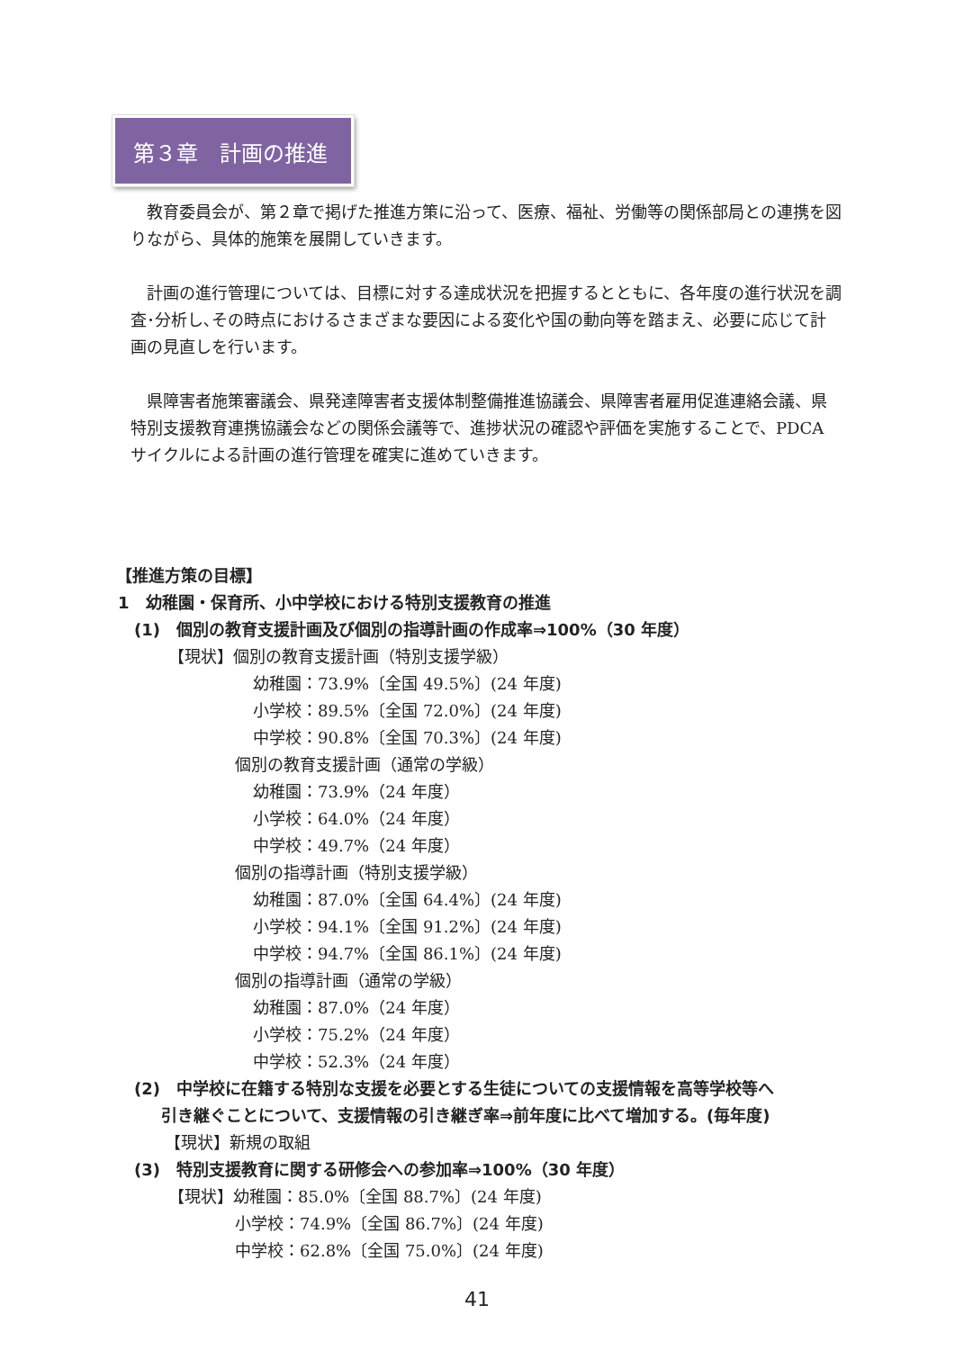第３章　計画の推進
教育委員会が、第２章で掲げた推進方策に沿って、医療、福祉、労働等の関係部局との連携を図りながら、具体的施策を展開していきます。
計画の進行管理については、目標に対する達成状況を把握するとともに、各年度の進行状況を調査･分析し､その時点におけるさまざまな要因による変化や国の動向等を踏まえ、必要に応じて計画の見直しを行います。
県障害者施策審議会、県発達障害者支援体制整備推進協議会、県障害者雇用促進連絡会議、県特別支援教育連携協議会などの関係会議等で、進捗状況の確認や評価を実施することで、PDCA サイクルによる計画の進行管理を確実に進めていきます。
【推進方策の目標】
1　幼稚園・保育所、小中学校における特別支援教育の推進
(1)　個別の教育支援計画及び個別の指導計画の作成率⇒100%（30 年度）
【現状】個別の教育支援計画（特別支援学級）
幼稚園：73.9%〔全国 49.5%〕(24 年度)
小学校：89.5%〔全国 72.0%〕(24 年度)
中学校：90.8%〔全国 70.3%〕(24 年度)
個別の教育支援計画（通常の学級）
幼稚園：73.9%（24 年度）
小学校：64.0%（24 年度）
中学校：49.7%（24 年度）
個別の指導計画（特別支援学級）
幼稚園：87.0%〔全国 64.4%〕(24 年度)
小学校：94.1%〔全国 91.2%〕(24 年度)
中学校：94.7%〔全国 86.1%〕(24 年度)
個別の指導計画（通常の学級）
幼稚園：87.0%（24 年度）
小学校：75.2%（24 年度）
中学校：52.3%（24 年度）
(2)　中学校に在籍する特別な支援を必要とする生徒についての支援情報を高等学校等へ
引き継ぐことについて、支援情報の引き継ぎ率⇒前年度に比べて増加する。(毎年度)
【現状】新規の取組
(3)　特別支援教育に関する研修会への参加率⇒100%（30 年度）
【現状】幼稚園：85.0%〔全国 88.7%〕(24 年度)
小学校：74.9%〔全国 86.7%〕(24 年度)
中学校：62.8%〔全国 75.0%〕(24 年度)
41